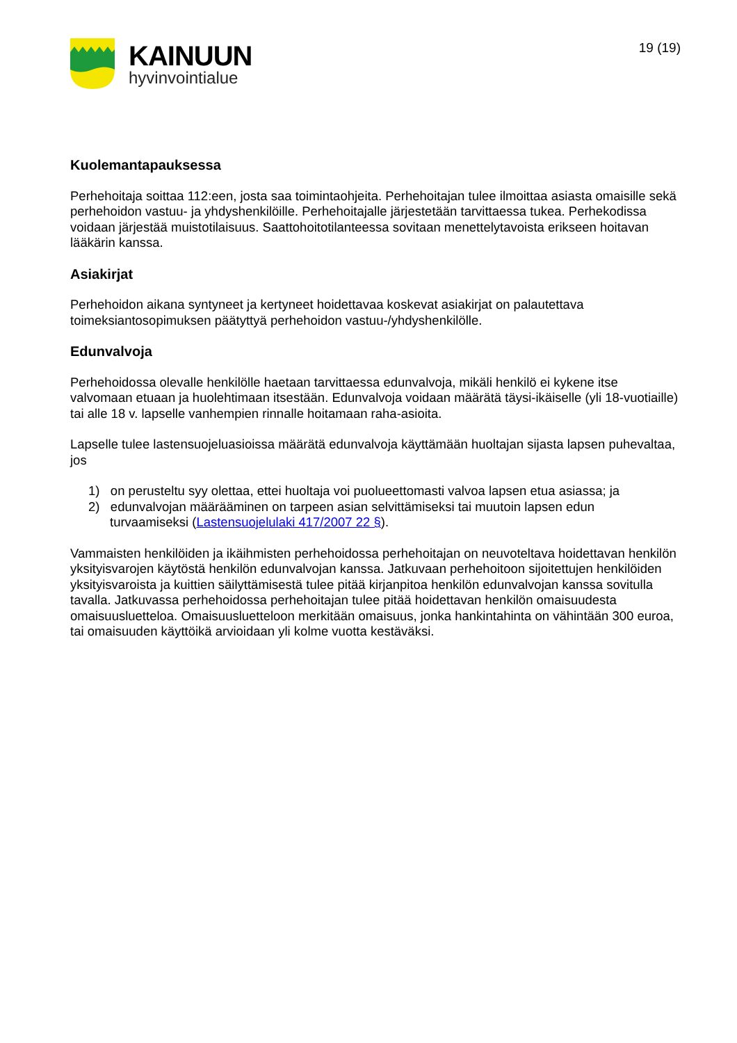KAINUUN
hyvinvointialue
19 (19)
Kuolemantapauksessa
Perhehoitaja soittaa 112:een, josta saa toimintaohjeita. Perhehoitajan tulee ilmoittaa asiasta omaisille sekä perhehoidon vastuu- ja yhdyshenkilöille. Perhehoitajalle järjestetään tarvittaessa tukea. Perhekodissa voidaan järjestää muistotilaisuus. Saattohoitotilanteessa sovitaan menettelytavoista erikseen hoitavan lääkärin kanssa.
Asiakirjat
Perhehoidon aikana syntyneet ja kertyneet hoidettavaa koskevat asiakirjat on palautettava toimeksiantosopimuksen päätyttyä perhehoidon vastuu-/yhdyshenkilölle.
Edunvalvoja
Perhehoidossa olevalle henkilölle haetaan tarvittaessa edunvalvoja, mikäli henkilö ei kykene itse valvomaan etuaan ja huolehtimaan itsestään. Edunvalvoja voidaan määrätä täysi-ikäiselle (yli 18-vuotiaille) tai alle 18 v. lapselle vanhempien rinnalle hoitamaan raha-asioita.
Lapselle tulee lastensuojeluasioissa määrätä edunvalvoja käyttämään huoltajan sijasta lapsen puhevaltaa, jos
1) on perusteltu syy olettaa, ettei huoltaja voi puolueettomasti valvoa lapsen etua asiassa; ja
2) edunvalvojan määrääminen on tarpeen asian selvittämiseksi tai muutoin lapsen edun
turvaamiseksi (Lastensuojelulaki 417/2007 22 §).
Vammaisten henkilöiden ja ikäihmisten perhehoidossa perhehoitajan on neuvoteltava hoidettavan henkilön yksityisvarojen käytöstä henkilön edunvalvojan kanssa. Jatkuvaan perhehoitoon sijoitettujen henkilöiden yksityisvaroista ja kuittien säilyttämisestä tulee pitää kirjanpitoa henkilön edunvalvojan kanssa sovitulla tavalla. Jatkuvassa perhehoidossa perhehoitajan tulee pitää hoidettavan henkilön omaisuudesta omaisuusluetteloa. Omaisuusluetteloon merkitään omaisuus, jonka hankintahinta on vähintään 300 euroa, tai omaisuuden käyttöikä arvioidaan yli kolme vuotta kestäväksi.